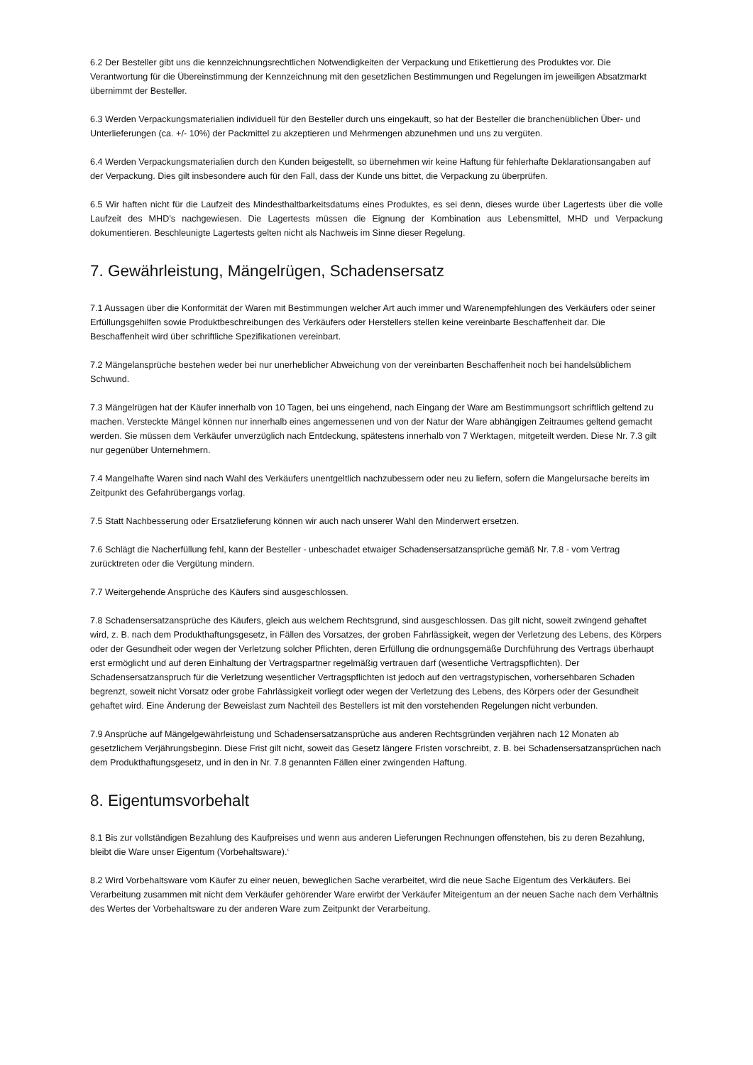6.2 Der Besteller gibt uns die kennzeichnungsrechtlichen Notwendigkeiten der Verpackung und Etikettierung des Produktes vor. Die Verantwortung für die Übereinstimmung der Kennzeichnung mit den gesetzlichen Bestimmungen und Regelungen im jeweiligen Absatzmarkt übernimmt der Besteller.
6.3 Werden Verpackungsmaterialien individuell für den Besteller durch uns eingekauft, so hat der Besteller die branchenüblichen Über- und Unterlieferungen (ca. +/- 10%) der Packmittel zu akzeptieren und Mehrmengen abzunehmen und uns zu vergüten.
6.4 Werden Verpackungsmaterialien durch den Kunden beigestellt, so übernehmen wir keine Haftung für fehlerhafte Deklarationsangaben auf der Verpackung. Dies gilt insbesondere auch für den Fall, dass der Kunde uns bittet, die Verpackung zu überprüfen.
6.5 Wir haften nicht für die Laufzeit des Mindesthaltbarkeitsdatums eines Produktes, es sei denn, dieses wurde über Lagertests über die volle Laufzeit des MHD’s nachgewiesen. Die Lagertests müssen die Eignung der Kombination aus Lebensmittel, MHD und Verpackung dokumentieren. Beschleunigte Lagertests gelten nicht als Nachweis im Sinne dieser Regelung.
7. Gewährleistung, Mängelrügen, Schadensersatz
7.1 Aussagen über die Konformität der Waren mit Bestimmungen welcher Art auch immer und Warenempfehlungen des Verkäufers oder seiner Erfüllungsgehilfen sowie Produktbeschreibungen des Verkäufers oder Herstellers stellen keine vereinbarte Beschaffenheit dar. Die Beschaffenheit wird über schriftliche Spezifikationen vereinbart.
7.2 Mängelansprüche bestehen weder bei nur unerheblicher Abweichung von der vereinbarten Beschaffenheit noch bei handelsüblichem Schwund.
7.3 Mängelrügen hat der Käufer innerhalb von 10 Tagen, bei uns eingehend, nach Eingang der Ware am Bestimmungsort schriftlich geltend zu machen. Versteckte Mängel können nur innerhalb eines angemessenen und von der Natur der Ware abhängigen Zeitraumes geltend gemacht werden. Sie müssen dem Verkäufer unverzüglich nach Entdeckung, spätestens innerhalb von 7 Werktagen, mitgeteilt werden. Diese Nr. 7.3 gilt nur gegenüber Unternehmern.
7.4 Mangelhafte Waren sind nach Wahl des Verkäufers unentgeltlich nachzubessern oder neu zu liefern, sofern die Mangelursache bereits im Zeitpunkt des Gefahrübergangs vorlag.
7.5 Statt Nachbesserung oder Ersatzlieferung können wir auch nach unserer Wahl den Minderwert ersetzen.
7.6 Schlägt die Nacherfüllung fehl, kann der Besteller - unbeschadet etwaiger Schadensersatzansprüche gemäß Nr. 7.8 - vom Vertrag zurücktreten oder die Vergütung mindern.
7.7 Weitergehende Ansprüche des Käufers sind ausgeschlossen.
7.8 Schadensersatzansprüche des Käufers, gleich aus welchem Rechtsgrund, sind ausgeschlossen. Das gilt nicht, soweit zwingend gehaftet wird, z. B. nach dem Produkthaftungsgesetz, in Fällen des Vorsatzes, der groben Fahrlässigkeit, wegen der Verletzung des Lebens, des Körpers oder der Gesundheit oder wegen der Verletzung solcher Pflichten, deren Erfüllung die ordnungsgemäße Durchführung des Vertrags überhaupt erst ermöglicht und auf deren Einhaltung der Vertragspartner regelmäßig vertrauen darf (wesentliche Vertragspflichten). Der Schadensersatzanspruch für die Verletzung wesentlicher Vertragspflichten ist jedoch auf den vertragstypischen, vorhersehbaren Schaden begrenzt, soweit nicht Vorsatz oder grobe Fahrlässigkeit vorliegt oder wegen der Verletzung des Lebens, des Körpers oder der Gesundheit gehaftet wird. Eine Änderung der Beweislast zum Nachteil des Bestellers ist mit den vorstehenden Regelungen nicht verbunden.
7.9 Ansprüche auf Mängelgewährleistung und Schadensersatzansprüche aus anderen Rechtsgründen verjähren nach 12 Monaten ab gesetzlichem Verjährungsbeginn. Diese Frist gilt nicht, soweit das Gesetz längere Fristen vorschreibt, z. B. bei Schadensersatzansprüchen nach dem Produkthaftungsgesetz, und in den in Nr. 7.8 genannten Fällen einer zwingenden Haftung.
8. Eigentumsvorbehalt
8.1 Bis zur vollständigen Bezahlung des Kaufpreises und wenn aus anderen Lieferungen Rechnungen offenstehen, bis zu deren Bezahlung, bleibt die Ware unser Eigentum (Vorbehaltsware).‘
8.2 Wird Vorbehaltsware vom Käufer zu einer neuen, beweglichen Sache verarbeitet, wird die neue Sache Eigentum des Verkäufers. Bei Verarbeitung zusammen mit nicht dem Verkäufer gehörender Ware erwirbt der Verkäufer Miteigentum an der neuen Sache nach dem Verhältnis des Wertes der Vorbehaltsware zu der anderen Ware zum Zeitpunkt der Verarbeitung.